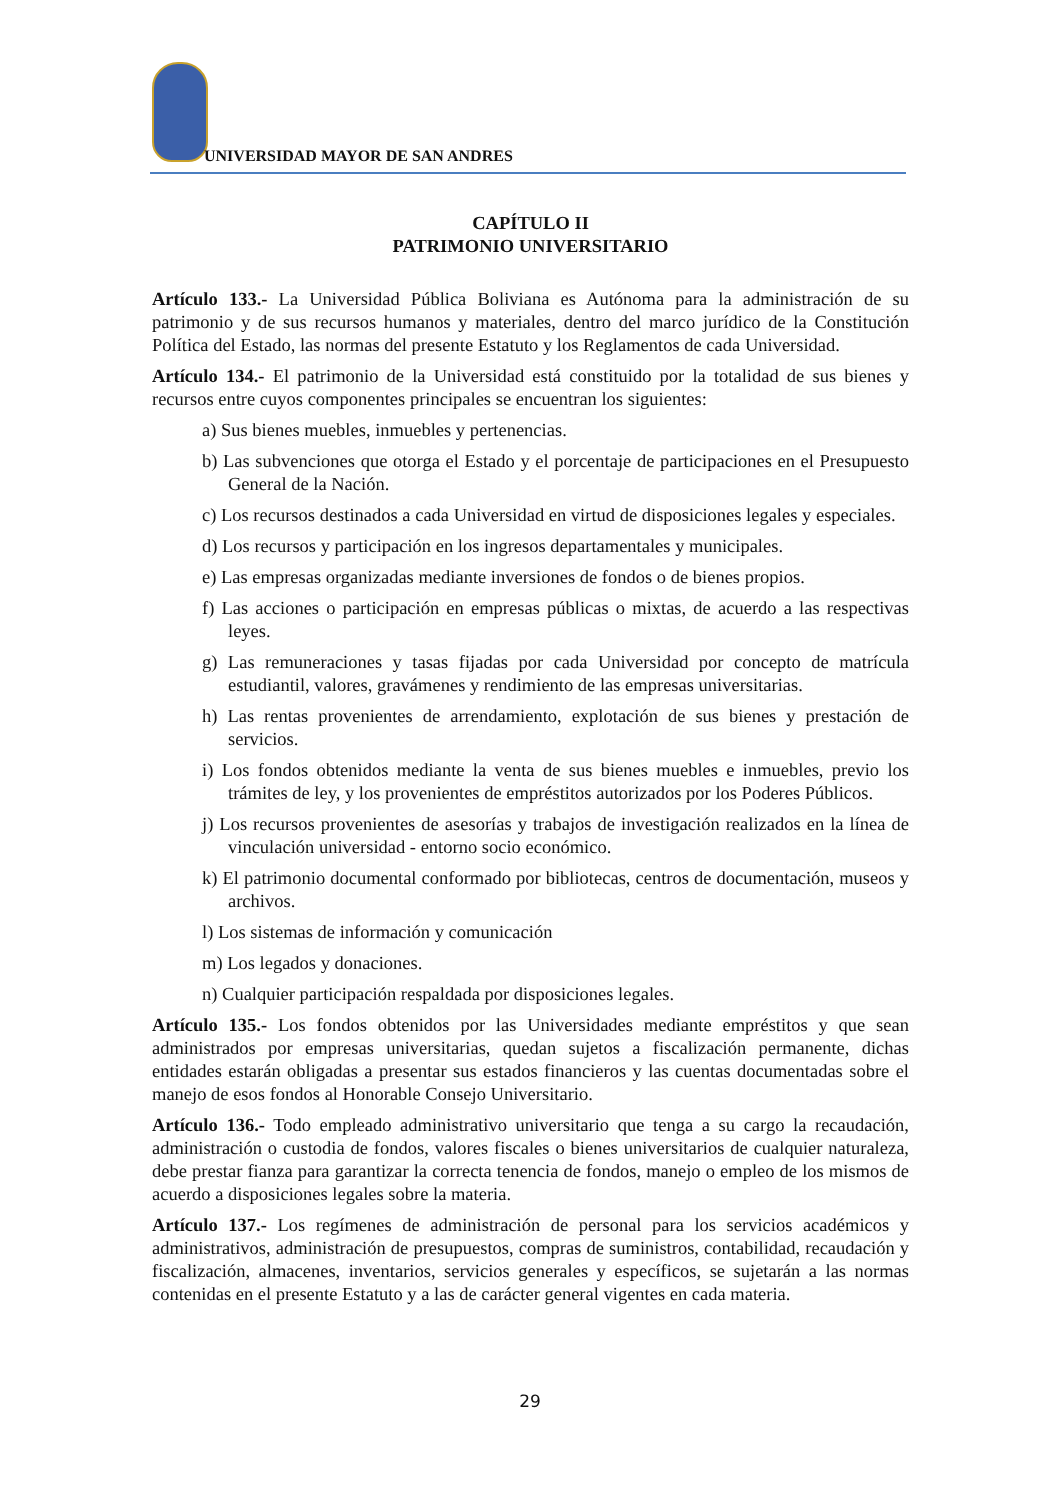UNIVERSIDAD MAYOR DE SAN ANDRES
CAPÍTULO II
PATRIMONIO UNIVERSITARIO
Artículo 133.- La Universidad Pública Boliviana es Autónoma para la administración de su patrimonio y de sus recursos humanos y materiales, dentro del marco jurídico de la Constitución Política del Estado, las normas del presente Estatuto y los Reglamentos de cada Universidad.
Artículo 134.- El patrimonio de la Universidad está constituido por la totalidad de sus bienes y recursos entre cuyos componentes principales se encuentran los siguientes:
a) Sus bienes muebles, inmuebles y pertenencias.
b) Las subvenciones que otorga el Estado y el porcentaje de participaciones en el Presupuesto General de la Nación.
c) Los recursos destinados a cada Universidad en virtud de disposiciones legales y especiales.
d) Los recursos y participación en los ingresos departamentales y municipales.
e) Las empresas organizadas mediante inversiones de fondos o de bienes propios.
f) Las acciones o participación en empresas públicas o mixtas, de acuerdo a las respectivas leyes.
g) Las remuneraciones y tasas fijadas por cada Universidad por concepto de matrícula estudiantil, valores, gravámenes y rendimiento de las empresas universitarias.
h) Las rentas provenientes de arrendamiento, explotación de sus bienes y prestación de servicios.
i) Los fondos obtenidos mediante la venta de sus bienes muebles e inmuebles, previo los trámites de ley, y los provenientes de empréstitos autorizados por los Poderes Públicos.
j) Los recursos provenientes de asesorías y trabajos de investigación realizados en la línea de vinculación universidad - entorno socio económico.
k) El patrimonio documental conformado por bibliotecas, centros de documentación, museos y archivos.
l) Los sistemas de información y comunicación
m) Los legados y donaciones.
n) Cualquier participación respaldada por disposiciones legales.
Artículo 135.- Los fondos obtenidos por las Universidades mediante empréstitos y que sean administrados por empresas universitarias, quedan sujetos a fiscalización permanente, dichas entidades estarán obligadas a presentar sus estados financieros y las cuentas documentadas sobre el manejo de esos fondos al Honorable Consejo Universitario.
Artículo 136.- Todo empleado administrativo universitario que tenga a su cargo la recaudación, administración o custodia de fondos, valores fiscales o bienes universitarios de cualquier naturaleza, debe prestar fianza para garantizar la correcta tenencia de fondos, manejo o empleo de los mismos de acuerdo a disposiciones legales sobre la materia.
Artículo 137.- Los regímenes de administración de personal para los servicios académicos y administrativos, administración de presupuestos, compras de suministros, contabilidad, recaudación y fiscalización, almacenes, inventarios, servicios generales y específicos, se sujetarán a las normas contenidas en el presente Estatuto y a las de carácter general vigentes en cada materia.
29